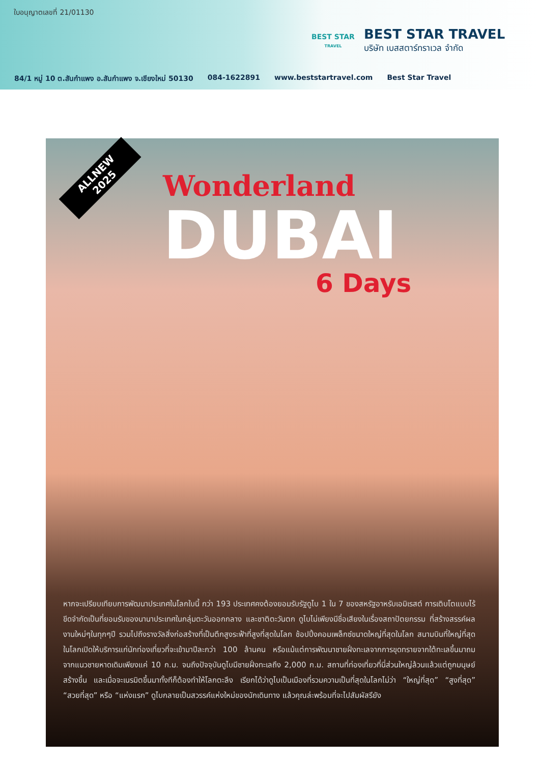ใบอนุญาตเลขที่ 21/01130
BEST STAR
TRAVEL
BEST STAR TRAVEL
บริษัท เบสสตาร์ทราเวล จำกัด
84/1 หมู่ 10 ต.สันกำแพง อ.สันกำแพง จ.เชียงใหม่ 50130 084-1622891 www.beststartravel.com Best Star Travel
ALLNEW
2025
Wonderland
DUBAI
6 Days
หากจะเปรียบเทียบการพัฒนาประเทศในโลกใบนี้ กว่า 193 ประเทศคงต้องยอมรับรัฐดูไบ 1 ใน 7 ของสหรัฐอาหรับเอมิเรสต์ การเติบโตแบบไร้ขีดจำกัดเป็นที่ยอมรับของนานาประเทศในกลุ่มตะวันออกกลาง และชาติตะวันตก ดูไบไม่เพียงมีชื่อเสียงในเรื่องสถาปัตยกรรม ที่สร้างสรรค์ผลงานใหม่ๆในทุกๆปี รวมไปถึงรางวัลสิ่งก่อสร้างที่เป็นตึกสูงระฟ้าที่สูงที่สุดในโลก ช้อปปิ้งคอมเพล็กซ์ขนาดใหญ่ที่สุดในโลก สนามบินที่ใหญ่ที่สุดในโลกเปิดให้บริการแก่นักท่องเที่ยวที่จะเข้ามาปีละกว่า 100 ล้านคน หรือแม้แต่การพัฒนาชายฝั่งทะเลจากการขุดทรายจากใต้ทะเลขึ้นมาถม จากแนวชายหาดเดิมเพียงแค่ 10 ก.ม. จนถึงปัจจุบันดูไบมีชายฝั่งทะเลถึง 2,000 ก.ม. สถานที่ท่องเที่ยวที่นี่ส่วนใหญ่ล้วนแล้วแต่ถูกมนุษย์สร้างขึ้น และเมื่อจะเนรมิตขึ้นมาทั้งทีก็ต้องทำให้โลกตะลึง เรียกได้ว่าดูไบเป็นเมืองที่รวมความเป็นที่สุดในโลกไม่ว่า “ใหญ่ที่สุด” “สูงที่สุด” “สวยที่สุด” หรือ “แห่งแรก” ดูไบกลายเป็นสวรรค์แห่งใหม่ของนักเดินทาง แล้วคุณล่ะพร้อมที่จะไปสัมผัสรึยัง